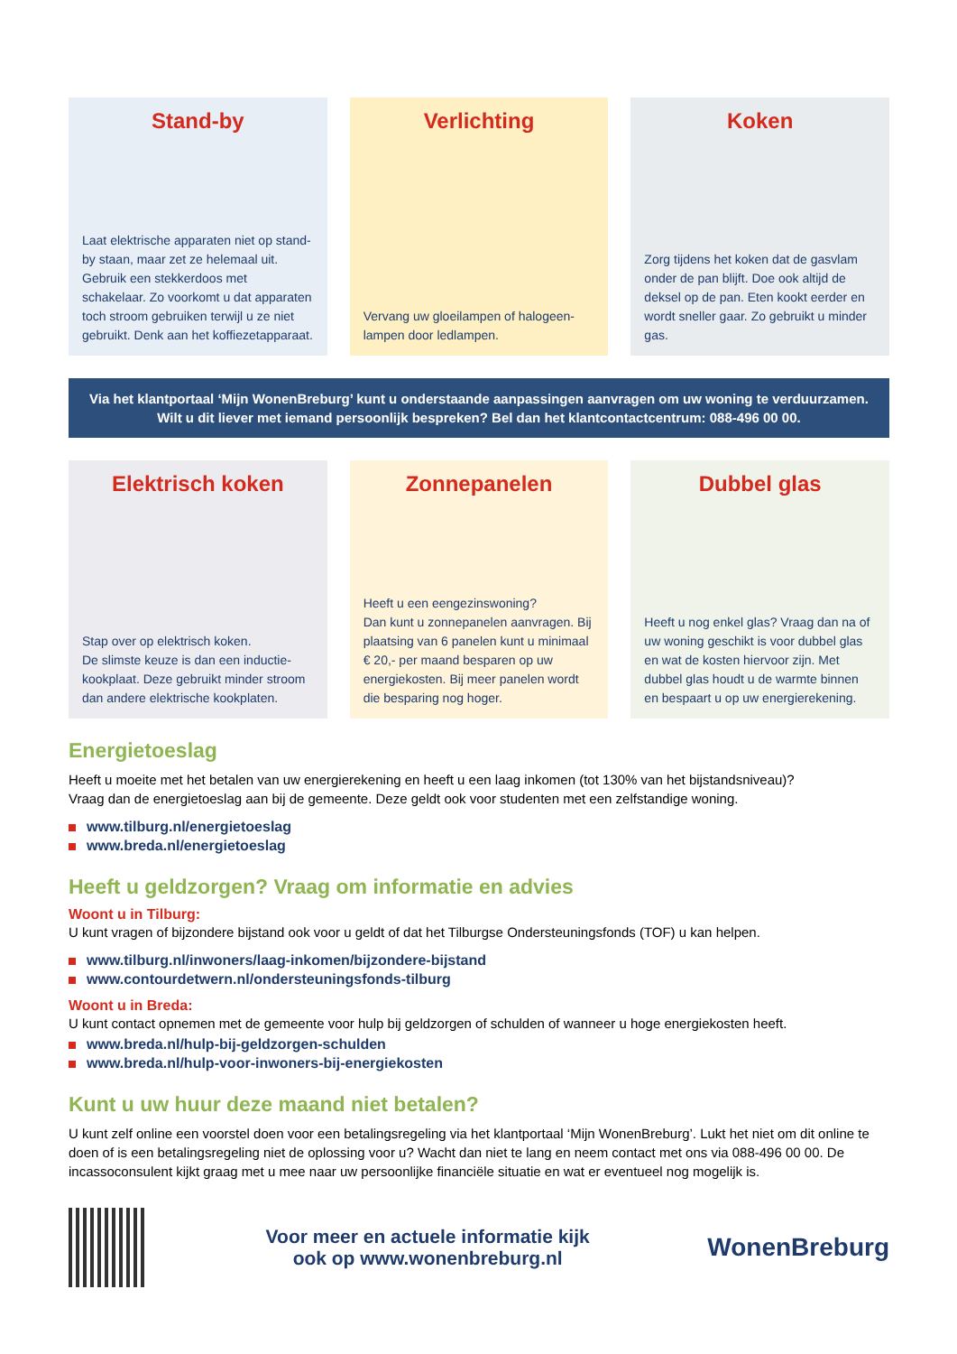Stand-by
Laat elektrische apparaten niet op stand-by staan, maar zet ze helemaal uit. Gebruik een stekkerdoos met schakelaar. Zo voorkomt u dat apparaten toch stroom gebruiken terwijl u ze niet gebruikt. Denk aan het koffiezetapparaat.
Verlichting
Vervang uw gloeilampen of halogeen-lampen door ledlampen.
Koken
Zorg tijdens het koken dat de gasvlam onder de pan blijft. Doe ook altijd de deksel op de pan. Eten kookt eerder en wordt sneller gaar. Zo gebruikt u minder gas.
Via het klantportaal ‘Mijn WonenBreburg’ kunt u onderstaande aanpassingen aanvragen om uw woning te verduurzamen.
Wilt u dit liever met iemand persoonlijk bespreken? Bel dan het klantcontactcentrum: 088-496 00 00.
Elektrisch koken
Stap over op elektrisch koken.
De slimste keuze is dan een inductie-kookplaat. Deze gebruikt minder stroom dan andere elektrische kookplaten.
Zonnepanelen
Heeft u een eengezinswoning?
Dan kunt u zonnepanelen aanvragen. Bij plaatsing van 6 panelen kunt u minimaal € 20,- per maand besparen op uw energiekosten. Bij meer panelen wordt die besparing nog hoger.
Dubbel glas
Heeft u nog enkel glas? Vraag dan na of uw woning geschikt is voor dubbel glas en wat de kosten hiervoor zijn. Met dubbel glas houdt u de warmte binnen en bespaart u op uw energierekening.
Energietoeslag
Heeft u moeite met het betalen van uw energierekening en heeft u een laag inkomen (tot 130% van het bijstandsniveau)?
Vraag dan de energietoeslag aan bij de gemeente. Deze geldt ook voor studenten met een zelfstandige woning.
www.tilburg.nl/energietoeslag
www.breda.nl/energietoeslag
Heeft u geldzorgen? Vraag om informatie en advies
Woont u in Tilburg:
U kunt vragen of bijzondere bijstand ook voor u geldt of dat het Tilburgse Ondersteuningsfonds (TOF) u kan helpen.
www.tilburg.nl/inwoners/laag-inkomen/bijzondere-bijstand
www.contourdetwern.nl/ondersteuningsfonds-tilburg
Woont u in Breda:
U kunt contact opnemen met de gemeente voor hulp bij geldzorgen of schulden of wanneer u hoge energiekosten heeft.
www.breda.nl/hulp-bij-geldzorgen-schulden
www.breda.nl/hulp-voor-inwoners-bij-energiekosten
Kunt u uw huur deze maand niet betalen?
U kunt zelf online een voorstel doen voor een betalingsregeling via het klantportaal ‘Mijn WonenBreburg’. Lukt het niet om dit online te doen of is een betalingsregeling niet de oplossing voor u? Wacht dan niet te lang en neem contact met ons via 088-496 00 00. De incassoconsulent kijkt graag met u mee naar uw persoonlijke financiële situatie en wat er eventueel nog mogelijk is.
Voor meer en actuele informatie kijk
ook op www.wonenbreburg.nl
WonenBreburg